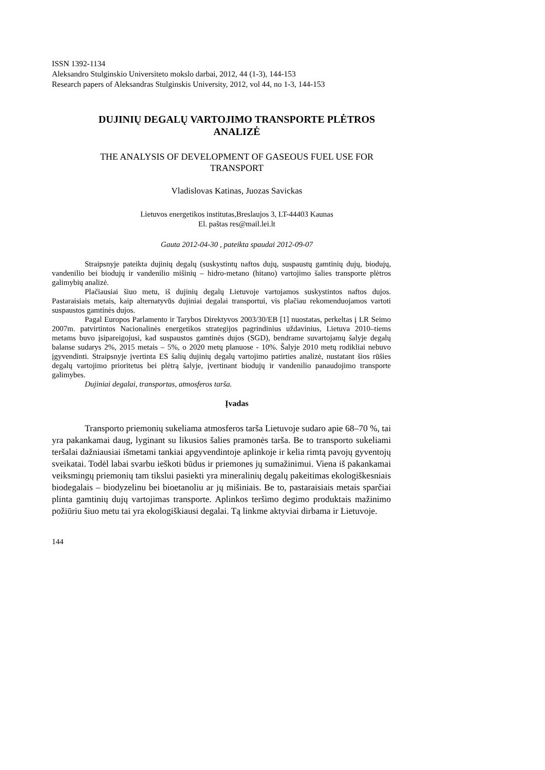ISSN 1392-1134
Aleksandro Stulginskio Universiteto mokslo darbai, 2012, 44 (1-3), 144-153
Research papers of Aleksandras Stulginskis University, 2012, vol 44, no 1-3, 144-153
DUJINIŲ DEGALŲ VARTOJIMO TRANSPORTE PLĖTROS ANALIZĖ
THE ANALYSIS OF DEVELOPMENT OF GASEOUS FUEL USE FOR TRANSPORT
Vladislovas Katinas, Juozas Savickas
Lietuvos energetikos institutas,Breslaujos 3, LT-44403 Kaunas
El. paštas res@mail.lei.lt
Gauta 2012-04-30 , pateikta spaudai 2012-09-07
Straipsnyje pateikta dujinių degalų (suskystintų naftos dujų, suspaustų gamtinių dujų, biodujų, vandenilio bei biodujų ir vandenilio mišinių – hidro-metano (hitano) vartojimo šalies transporte plėtros galimybių analizė.
Plačiausiai šiuo metu, iš dujinių degalų Lietuvoje vartojamos suskystintos naftos dujos. Pastaraisiais metais, kaip alternatyvūs dujiniai degalai transportui, vis plačiau rekomenduojamos vartoti suspaustos gamtinės dujos.
Pagal Europos Parlamento ir Tarybos Direktyvos 2003/30/EB [1] nuostatas, perkeltas į LR Seimo 2007m. patvirtintos Nacionalinės energetikos strategijos pagrindinius uždavinius, Lietuva 2010–tiems metams buvo įsipareigojusi, kad suspaustos gamtinės dujos (SGD), bendrame suvartojamų šalyje degalų balanse sudarys 2%, 2015 metais – 5%, o 2020 metų planuose - 10%. Šalyje 2010 metų rodikliai nebuvo įgyvendinti. Straipsnyje įvertinta ES šalių dujinių degalų vartojimo patirties analizė, nustatant šios rūšies degalų vartojimo prioritetus bei plėtrą šalyje, įvertinant biodujų ir vandenilio panaudojimo transporte galimybes.
Dujiniai degalai, transportas, atmosferos tarša.
Įvadas
Transporto priemonių sukeliama atmosferos tarša Lietuvoje sudaro apie 68–70 %, tai yra pakankamai daug, lyginant su likusios šalies pramonės tarša. Be to transporto sukeliami teršalai dažniausiai išmetami tankiai apgyvendintoje aplinkoje ir kelia rimtą pavojų gyventojų sveikatai. Todėl labai svarbu ieškoti būdus ir priemones jų sumažinimui. Viena iš pakankamai veiksmingų priemonių tam tikslui pasiekti yra mineralinių degalų pakeitimas ekologiškesniais biodegalais – biodyzelinu bei bioetanoliu ar jų mišiniais. Be to, pastaraisiais metais sparčiai plinta gamtinių dujų vartojimas transporte. Aplinkos teršimo degimo produktais mažinimo požiūriu šiuo metu tai yra ekologiškiausi degalai. Tą linkme aktyviai dirbama ir Lietuvoje.
144